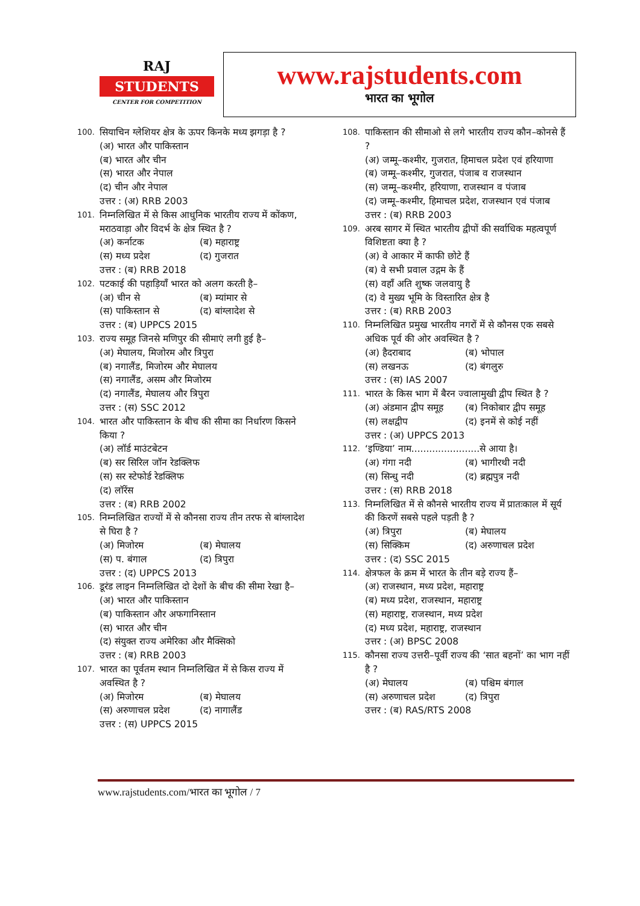RAJ
STUDENTS
CENTER FOR COMPETITION
www.rajstudents.com
भारत का भूगोल
100. सियाचिन ग्लेशियर क्षेत्र के ऊपर किनके मध्य झगड़ा है ?
(अ) भारत और पाकिस्तान
(ब) भारत और चीन
(स) भारत और नेपाल
(द) चीन और नेपाल
उत्तर : (अ) RRB 2003
101. निम्नलिखित में से किस आधुनिक भारतीय राज्य में कोंकण, मराठवाड़ा और विदर्भ के क्षेत्र स्थित है ?
(अ) कर्नाटक (ब) महाराष्ट्र
(स) मध्य प्रदेश (द) गुजरात
उत्तर : (ब) RRB 2018
102. पटकाई की पहाड़ियाँ भारत को अलग करती है–
(अ) चीन से (ब) म्यांमार से
(स) पाकिस्तान से (द) बांग्लादेश से
उत्तर : (ब) UPPCS 2015
103. राज्य समूह जिनसे मणिपुर की सीमाएं लगी हुई है–
(अ) मेघालय, मिजोरम और त्रिपुरा
(ब) नगालैंड, मिजोरम और मेघालय
(स) नगालैंड, असम और मिजोरम
(द) नगालैंड, मेघालय और त्रिपुरा
उत्तर : (स) SSC 2012
104. भारत और पाकिस्तान के बीच की सीमा का निर्धारण किसने किया ?
(अ) लॉर्ड माउंटबेटन
(ब) सर सिरिल जॉन रेडक्लिफ
(स) सर स्टेफोर्ड रेडक्लिफ
(द) लॉरेंस
उत्तर : (ब) RRB 2002
105. निम्नलिखित राज्यों में से कौनसा राज्य तीन तरफ से बांग्लादेश से घिरा है ?
(अ) मिजोरम (ब) मेघालय
(स) प. बंगाल (द) त्रिपुरा
उत्तर : (द) UPPCS 2013
106. डूरंड लाइन निम्नलिखित दो देशों के बीच की सीमा रेखा है–
(अ) भारत और पाकिस्तान
(ब) पाकिस्तान और अफगानिस्तान
(स) भारत और चीन
(द) संयुक्त राज्य अमेरिका और मैक्सिको
उत्तर : (ब) RRB 2003
107. भारत का पूर्वतम स्थान निम्नलिखित में से किस राज्य में अवस्थित है ?
(अ) मिजोरम (ब) मेघालय
(स) अरुणाचल प्रदेश (द) नागालैंड
उत्तर : (स) UPPCS 2015
108. पाकिस्तान की सीमाओ से लगे भारतीय राज्य कौन–कोनसे हैं ?
(अ) जम्मू–कश्मीर, गुजरात, हिमाचल प्रदेश एवं हरियाणा
(ब) जम्मू–कश्मीर, गुजरात, पंजाब व राजस्थान
(स) जम्मू–कश्मीर, हरियाणा, राजस्थान व पंजाब
(द) जम्मू–कश्मीर, हिमाचल प्रदेश, राजस्थान एवं पंजाब
उत्तर : (ब) RRB 2003
109. अरब सागर में स्थित भारतीय द्वीपों की सर्वाधिक महत्वपूर्ण विशिष्टता क्या है ?
(अ) वे आकार में काफी छोटे हैं
(ब) वे सभी प्रवाल उद्गम के हैं
(स) वहाँ अति शुष्क जलवायु है
(द) वे मुख्य भूमि के विस्तारित क्षेत्र है
उत्तर : (ब) RRB 2003
110. निम्नलिखित प्रमुख भारतीय नगरों में से कौनस एक सबसे अधिक पूर्व की ओर अवस्थित है ?
(अ) हैदराबाद (ब) भोपाल
(स) लखनऊ (द) बंगलुरु
उत्तर : (स) IAS 2007
111. भारत के किस भाग में बैरन ज्वालामुखी द्वीप स्थित है ?
(अ) अंडमान द्वीप समूह (ब) निकोबार द्वीप समूह
(स) लक्षद्वीप (द) इनमें से कोई नहीं
उत्तर : (अ) UPPCS 2013
112. ‘इण्डिया’ नाम.......................से आया है।
(अ) गंगा नदी (ब) भागीरथी नदी
(स) सिन्धु नदी (द) ब्रह्मपुत्र नदी
उत्तर : (स) RRB 2018
113. निम्नलिखित में से कौनसे भारतीय राज्य में प्रातःकाल में सूर्य की किरणें सबसे पहले पड़ती है ?
(अ) त्रिपुरा (ब) मेघालय
(स) सिक्किम (द) अरुणाचल प्रदेश
उत्तर : (द) SSC 2015
114. क्षेत्रफल के क्रम में भारत के तीन बड़े राज्य हैं–
(अ) राजस्थान, मध्य प्रदेश, महाराष्ट्र
(ब) मध्य प्रदेश, राजस्थान, महाराष्ट्र
(स) महाराष्ट्र, राजस्थान, मध्य प्रदेश
(द) मध्य प्रदेश, महाराष्ट्र, राजस्थान
उत्तर : (अ) BPSC 2008
115. कौनसा राज्य उत्तरी–पूर्वी राज्य की ‘सात बहनों’ का भाग नहीं है ?
(अ) मेघालय (ब) पश्चिम बंगाल
(स) अरुणाचल प्रदेश (द) त्रिपुरा
उत्तर : (ब) RAS/RTS 2008
www.rajstudents.com/भारत का भूगोल / 7